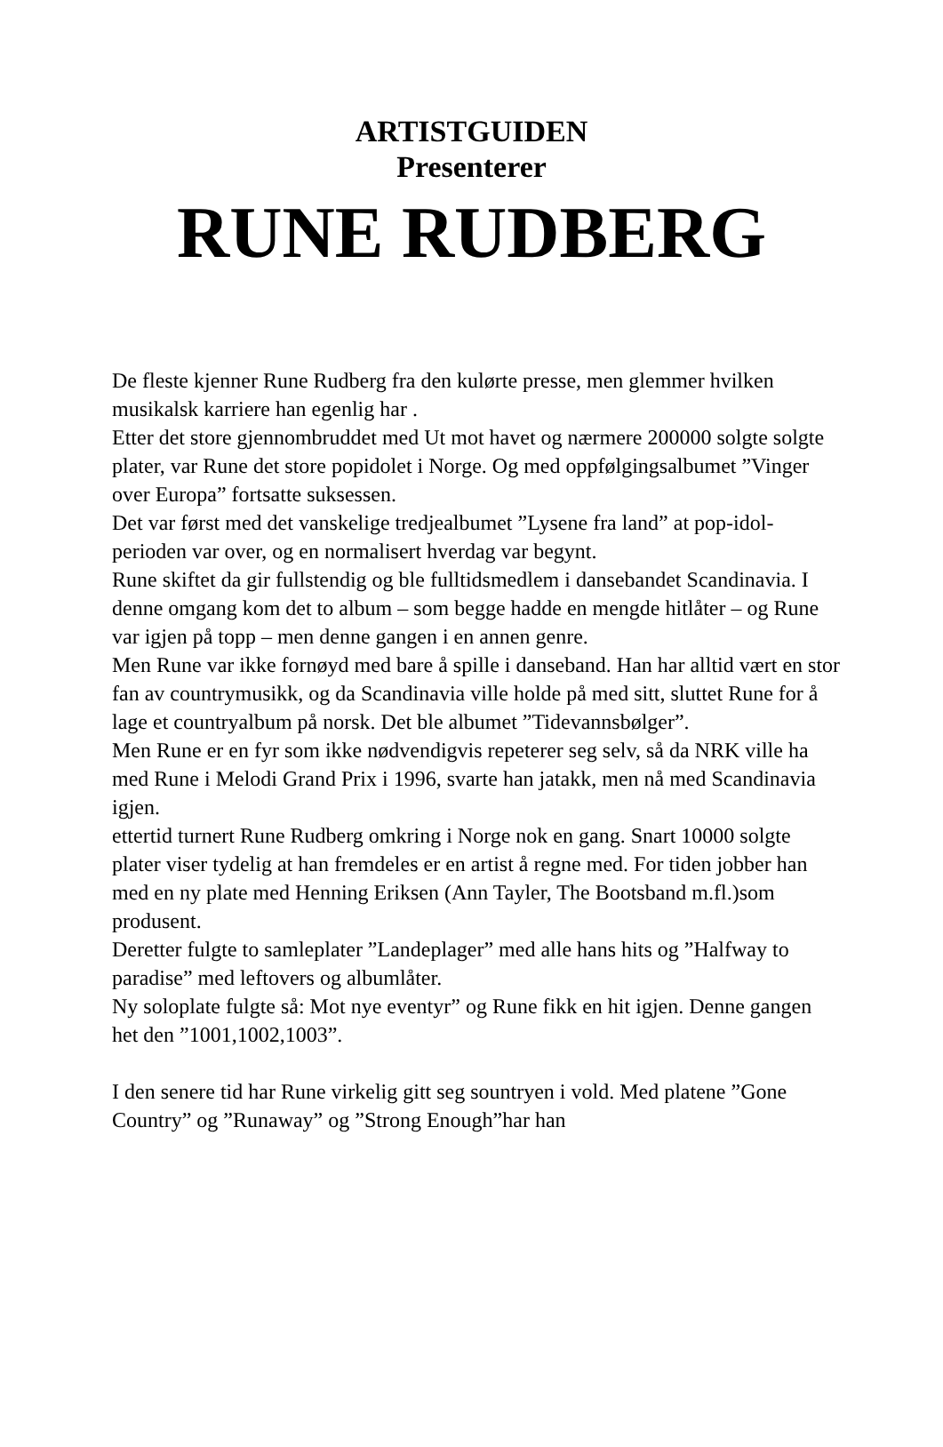ARTISTGUIDEN
Presenterer
RUNE RUDBERG
De fleste kjenner Rune Rudberg fra den kulørte presse, men glemmer hvilken musikalsk karriere han egenlig har .
Etter det store gjennombruddet med Ut mot havet og nærmere 200000 solgte solgte plater, var Rune det store popidolet i Norge. Og med oppfølgingsalbumet ”Vinger over Europa” fortsatte suksessen.
Det var først med det vanskelige tredjealbumet ”Lysene fra land” at pop-idol-perioden var over, og en normalisert hverdag var begynt.
Rune skiftet da gir fullstendig og ble fulltidsmedlem i dansebandet Scandinavia. I denne omgang kom det to album – som begge hadde en mengde hitlåter – og Rune var igjen på topp – men denne gangen i en annen genre.
Men Rune var ikke fornøyd med bare å spille i danseband. Han har alltid vært en stor fan av countrymusikk, og da Scandinavia ville holde på med sitt, sluttet Rune for å lage et countryalbum på norsk. Det ble albumet ”Tidevannsbølger”.
Men Rune er en fyr som ikke nødvendigvis repeterer seg selv, så da NRK ville ha med Rune i Melodi Grand Prix i 1996, svarte han jatakk, men nå med Scandinavia igjen.
ettertid turnert Rune Rudberg omkring i Norge nok en gang. Snart 10000 solgte plater viser tydelig at han fremdeles er en artist å regne med. For tiden jobber han med en ny plate med Henning Eriksen (Ann Tayler, The Bootsband m.fl.)som produsent.
Deretter fulgte to samleplater ”Landeplager” med alle hans hits og ”Halfway to paradise” med leftovers og albumlåter.
Ny soloplate fulgte så: Mot nye eventyr” og Rune fikk en hit igjen. Denne gangen het den ”1001,1002,1003”.
I den senere tid har Rune virkelig gitt seg sountryen i vold. Med platene ”Gone Country” og ”Runaway” og ”Strong Enough”har han